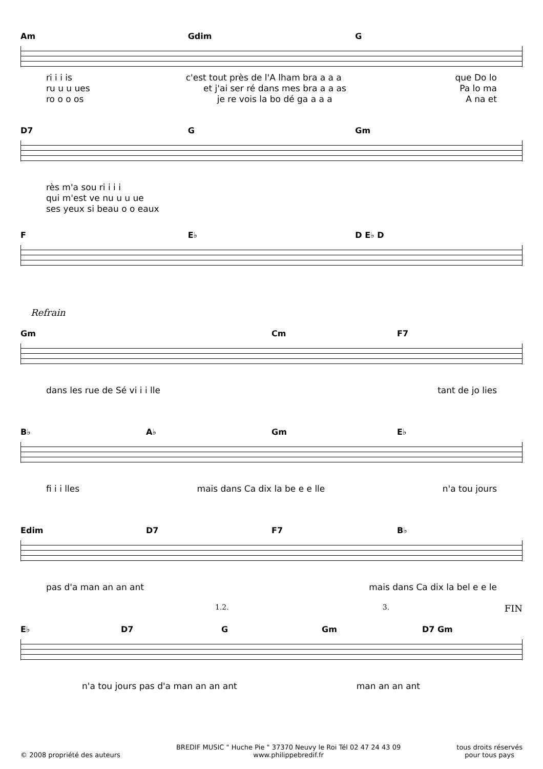Am Gdim G
ri i i is c'est tout près de l'A lham bra a a a que Do lo
ru u u ues et j'ai ser ré dans mes bra a a as Pa lo ma
ro o o os je re vois la bo dé ga a a a A na et
D7 G Gm
rès m'a sou ri i i i
qui m'est ve nu u u ue
ses yeux si beau o o eaux
F E♭ D E♭ D
Refrain
Gm Cm F7
dans les rue de Sé vi i i lle tant de jo lies
B♭ A♭ Gm E♭
fi i i lles mais dans Ca dix la be e e lle n'a tou jours
Edim D7 F7 B♭
pas d'a man an an ant mais dans Ca dix la bel e e le
1.2. 3. FIN
E♭ D7 G Gm D7 Gm
n'a tou jours pas d'a man an an ant man an an ant
© 2008 propriété des auteurs BREDIF MUSIC " Huche Pie " 37370 Neuvy le Roi Tél 02 47 24 43 09
www.philippebredif.fr tous droits réservés
pour tous pays